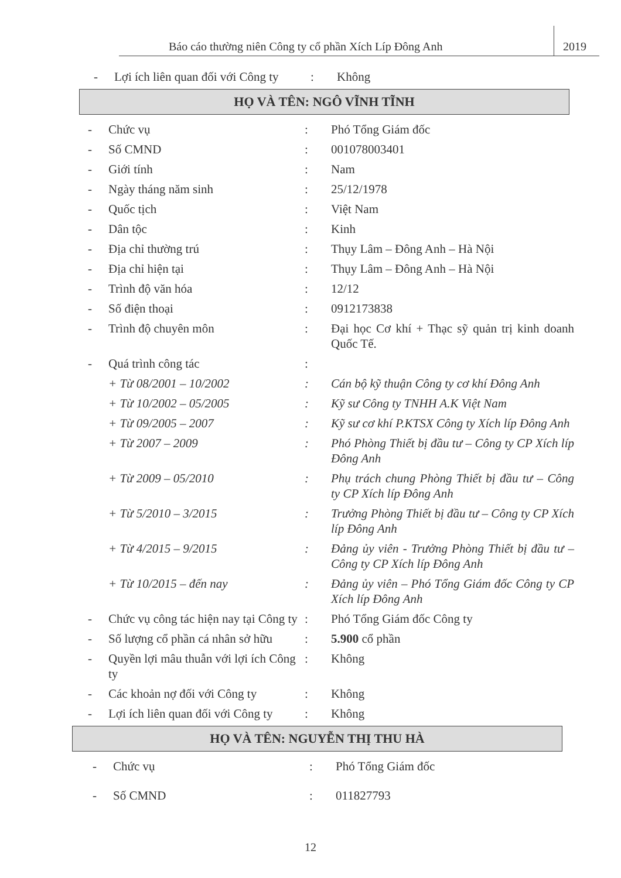Báo cáo thường niên Công ty cổ phần Xích Líp Đông Anh 2019
- Lợi ích liên quan đối với Công ty: Không
HỌ VÀ TÊN: NGÔ VĨNH TĨNH
- Chức vụ: Phó Tổng Giám đốc
- Số CMND: 001078003401
- Giới tính: Nam
- Ngày tháng năm sinh: 25/12/1978
- Quốc tịch: Việt Nam
- Dân tộc: Kinh
- Địa chỉ thường trú: Thụy Lâm – Đông Anh – Hà Nội
- Địa chỉ hiện tại: Thụy Lâm – Đông Anh – Hà Nội
- Trình độ văn hóa: 12/12
- Số điện thoại: 0912173838
- Trình độ chuyên môn: Đại học Cơ khí + Thạc sỹ quản trị kinh doanh Quốc Tế.
- Quá trình công tác:
+ Từ 08/2001 – 10/2002: Cán bộ kỹ thuận Công ty cơ khí Đông Anh
+ Từ 10/2002 – 05/2005: Kỹ sư Công ty TNHH A.K Việt Nam
+ Từ 09/2005 – 2007: Kỹ sư cơ khí P.KTSX Công ty Xích líp Đông Anh
+ Từ 2007 – 2009: Phó Phòng Thiết bị đầu tư – Công ty CP Xích líp Đông Anh
+ Từ 2009 – 05/2010: Phụ trách chung Phòng Thiết bị đầu tư – Công ty CP Xích líp Đông Anh
+ Từ 5/2010 – 3/2015: Trưởng Phòng Thiết bị đầu tư – Công ty CP Xích líp Đông Anh
+ Từ 4/2015 – 9/2015: Đảng ủy viên - Trưởng Phòng Thiết bị đầu tư – Công ty CP Xích líp Đông Anh
+ Từ 10/2015 – đến nay: Đảng ủy viên – Phó Tổng Giám đốc Công ty CP Xích líp Đông Anh
- Chức vụ công tác hiện nay tại Công ty: Phó Tổng Giám đốc Công ty
- Số lượng cổ phần cá nhân sở hữu: 5.900 cổ phần
- Quyền lợi mâu thuẫn với lợi ích Công ty: Không
- Các khoản nợ đối với Công ty: Không
- Lợi ích liên quan đối với Công ty: Không
HỌ VÀ TÊN: NGUYỄN THỊ THU HÀ
- Chức vụ: Phó Tổng Giám đốc
- Số CMND: 011827793
12